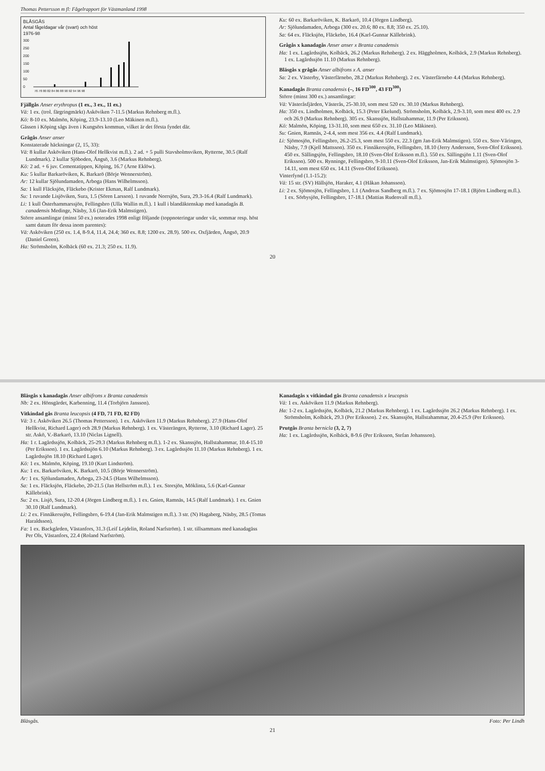Thomas Pettersson m fl: Fågelrapport för Västmanland 1998
BLÅSGÅS
Antal fågeldagar vår (svart) och höst
1976-98
300
250
200
150
100
50
0
76 78 80 82 84 86 88 90 92 94 96 98
Fjällgås Anser erythropus (1 ex., 3 ex., 11 ex.)
Vä: 1 ex. (trol. färgringmärkt) Asköviken 7-11.5 (Markus Rehnberg m.fl.).
Kö: 8-10 ex. Malmön, Köping, 23.9-13.10 (Leo Mäkinen m.fl.).
Gässen i Köping sågs även i Kungsörs kommun, vilket är det första fyndet där.
Grågås Anser anser
Konstaterade häckningar (2, 15, 33):
Vä: 8 kullar Asköviken (Hans-Olof Hellkvist m.fl.). 2 ad. + 5 pulli Stavsholmsviken, Rytterne, 30.5 (Ralf Lundmark). 2 kullar Sjöboden, Ängsö, 3.6 (Markus Rehnberg).
Kö: 2 ad. + 6 juv. Cementatippen, Köping, 16.7 (Arne Eklöw).
Ku: 5 kullar Barkaröviken, K. Barkarö (Börje Wennerström).
Ar: 12 kullar Sjölundamaden, Arboga (Hans Wilhelmsson).
Sa: 1 kull Fläcksjön, Fläckebo (Krister Ekman, Ralf Lundmark).
Su: 1 ruvande Lisjöviken, Sura, 1.5 (Sören Larsson). 1 ruvande Norrsjön, Sura, 29.3-16.4 (Ralf Lundmark).
Li: 1 kull Österhammarssjön, Fellingsbro (Ulla Wallin m.fl.). 1 kull i blandäktenskap med kanadagås B. canadensis Medinge, Näsby, 3.6 (Jan-Erik Malmstigen).
Större ansamlingar (minst 50 ex.) noterades 1998 enligt följande (toppnoteringar under vår, sommar resp. höst samt datum för dessa inom parentes):
Vä: Asköviken (250 ex. 1.4, 8-9.4, 11.4, 24.4; 360 ex. 8.8; 1200 ex. 28.9). 500 ex. Oxfjärden, Ängsö, 20.9 (Daniel Green).
Ha: Strömsholm, Kolbäck (60 ex. 21.3; 250 ex. 11.9).
Ku: 60 ex. Barkaröviken, K. Barkarö, 10.4 (Jörgen Lindberg).
Ar: Sjölundamaden, Arboga (300 ex. 20.6; 80 ex. 8.8; 350 ex. 25.10).
Sa: 64 ex. Fläcksjön, Fläckebo, 16.4 (Karl-Gunnar Källebrink).
Grågås x kanadagås Anser anser x Branta canadensis
Ha: 1 ex. Lagårdssjön, Kolbäck, 26.2 (Markus Rehnberg). 2 ex. Häggholmen, Kolbäck, 2.9 (Markus Rehnberg). 1 ex. Lagårdssjön 11.10 (Markus Rehnberg).
Bläsgås x grågås Anser albifrons x A. anser
Sa: 2 ex. Västerby, Västerfärnebo, 28.2 (Markus Rehnberg). 2 ex. Västerfärnebo 4.4 (Markus Rehnberg).
Kanadagås Branta canadensis (–, 16 FD<sup>300</sup>, 43 FD<sup>300</sup>)
Större (minst 300 ex.) ansamlingar:
Vä: Västeråsfjärden, Västerås, 25-30.10, som mest 520 ex. 30.10 (Markus Rehnberg).
Ha: 350 ex. Lindholmen, Kolbäck, 15.3 (Peter Ekelund). Strömsholm, Kolbäck, 2.9-3.10, som mest 400 ex. 2.9 och 26.9 (Markus Rehnberg). 305 ex. Skanssjön, Hallstahammar, 11.9 (Per Eriksson).
Kö: Malmön, Köping, 13-31.10, som mest 650 ex. 31.10 (Leo Mäkinen).
Su: Gnien, Ramnäs, 2-4.4, som mest 356 ex. 4.4 (Ralf Lundmark).
Li: Sjömosjön, Fellingsbro, 26.2-25.3, som mest 550 ex. 22.3 (gm Jan-Erik Malmstigen). 550 ex. Stor-Våringen, Näsby, 7.9 (Kjell Mattsson). 350 ex. Finnåkerssjön, Fellingsbro, 18.10 (Jerry Andersson, Sven-Olof Eriksson). 450 ex. Sällingsjön, Fellingsbro, 18.10 (Sven-Olof Eriksson m.fl.). 550 ex. Sällingsjön 1.11 (Sven-Olof Eriksson). 500 ex. Rynninge, Fellingsbro, 9-10.11 (Sven-Olof Eriksson, Jan-Erik Malmstigen). Sjömosjön 3-14.11, som mest 650 ex. 14.11 (Sven-Olof Eriksson).
Vinterfynd (1.1-15.2):
Vä: 15 str. (SV) Hällsjön, Haraker, 4.1 (Håkan Johansson).
Li: 2 ex. Sjömosjön, Fellingsbro, 1.1 (Andreas Sandberg m.fl.). 7 ex. Sjömosjön 17-18.1 (Björn Lindberg m.fl.). 1 ex. Sörbysjön, Fellingsbro, 17-18.1 (Mattias Rudenvall m.fl.).
20
Bläsgås x kanadagås Anser albifrons x Branta canadensis
Nb: 2 ex. Hönsgärdet, Karbenning, 11.4 (Torbjörn Jansson).
Vitkindad gås Branta leucopsis (4 FD, 71 FD, 82 FD)
Vä: 3 r. Asköviken 26.5 (Thomas Pettersson). 1 ex. Asköviken 11.9 (Markus Rehnberg). 27.9 (Hans-Olof Hellkvist, Richard Lager) och 28.9 (Markus Rehnberg). 1 ex. Västerängen, Rytterne, 3.10 (Richard Lager). 25 str. Askö, V.-Barkarö, 13.10 (Niclas Lignell).
Ha: 1 r. Lagårdssjön, Kolbäck, 25-29.3 (Markus Rehnberg m.fl.). 1-2 ex. Skanssjön, Hallstahammar, 10.4-15.10 (Per Eriksson). 1 ex. Lagårdssjön 6.10 (Markus Rehnberg). 3 ex. Lagårdssjön 11.10 (Markus Rehnberg). 1 ex. Lagårdssjön 18.10 (Richard Lager).
Kö: 1 ex. Malmön, Köping, 19.10 (Kurt Lindström).
Ku: 1 ex. Barkaröviken, K. Barkarö, 10.5 (Börje Wennerström).
Ar: 1 ex. Sjölundamaden, Arboga, 23-24.5 (Hans Wilhelmsson).
Sa: 1 ex. Fläcksjön, Fläckebo, 20-21.5 (Jan Hellström m.fl.). 1 ex. Storsjön, Möklinta, 5.6 (Karl-Gunnar Källebrink).
Su: 2 ex. Lisjö, Sura, 12-20.4 (Jörgen Lindberg m.fl.). 1 ex. Gnien, Ramnäs, 14.5 (Ralf Lundmark). 1 ex. Gnien 30.10 (Ralf Lundmark).
Li: 2 ex. Finnåkerssjön, Fellingsbro, 6-19.4 (Jan-Erik Malmstigen m.fl.). 3 str. (N) Hagaberg, Näsby, 28.5 (Tomas Haraldsson).
Fa: 1 ex. Backgården, Västanfors, 31.3 (Leif Lejdelin, Roland Narfström). 1 str. tillsammans med kanadagäss Per Ols, Västanfors, 22.4 (Roland Narfström).
Kanadagås x vitkindad gås Branta canadensis x leucopsis
Vä: 1 ex. Asköviken 11.9 (Markus Rehnberg).
Ha: 1-2 ex. Lagårdssjön, Kolbäck, 21.2 (Markus Rehnberg). 1 ex. Lagårdssjön 26.2 (Markus Rehnberg). 1 ex. Strömsholm, Kolbäck, 29.3 (Per Eriksson). 2 ex. Skanssjön, Hallstahammar, 20.4-25.9 (Per Eriksson).
Prutgås Branta bernicla (3, 2, 7)
Ha: 1 ex. Lagårdssjön, Kolbäck, 8-9.6 (Per Eriksson, Stefan Johansson).
Bläsgås. Foto: Per Lindh
21